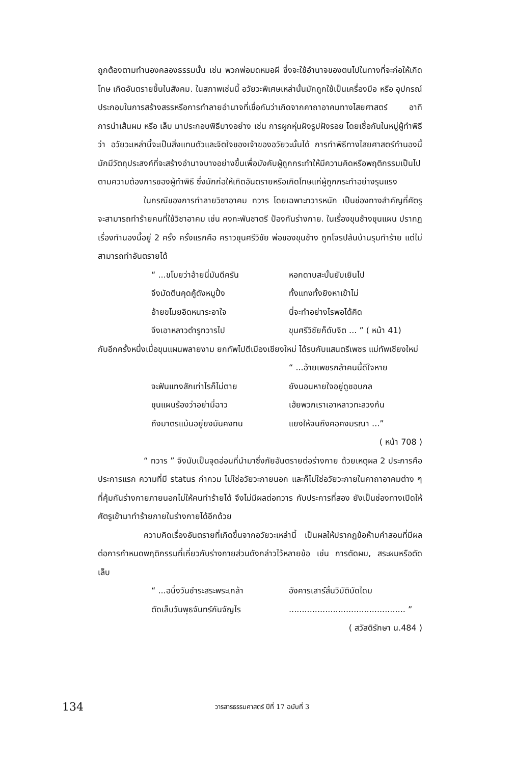ถูกต้องตามทำนองคลองธรรมนั้น เช่น พวกพ่อมดหมอผี ซึ่งจะใช้อำนาจของตนไปในทางที่จะก่อให้เกิดโทษ เกิดอันตรายขึ้นในสังคม. ในสภาพเช่นนี้ อวัยวะพิเศษเหล่านั้นมักถูกใช้เป็นเครื่องมือ หรือ อุปกรณ์ประกอบในการสร้างสรรหรือการทำลายอำนาจที่เชื่อกันว่าเกิดจากคาถาอาคมทางไสยศาสตร์ อาทิการนำเส้นผม หรือ เล็บ มาประกอบพิธีบางอย่าง เช่น การผูกหุ่นฝังรูปฝังรอย โดยเชื่อกันในหมู่ผู้ทำพิธีว่า อวัยวะเหล่านี้จะเป็นสิ่งแทนตัวและจิตใจของเจ้าของอวัยวะนั้นได้ การทำพิธีทางไสยศาสตร์ทำนองนี้ มักมีวัตถุประสงค์ที่จะสร้างอำนาจบางอย่างขึ้นเพื่อบังคับผู้ถูกกระทำให้มีความคิดหรือพฤติกรรมเป็นไปตามความต้องการของผู้ทำพิธี ซึ่งมักก่อให้เกิดอันตรายหรือเกิดโทษแก่ผู้ถูกกระทำอย่างรุนแรง
ในกรณีของการทำลายวิชาอาคม ทวาร โดยเฉพาะทวารหนัก เป็นช่องทางสำคัญที่ศัตรูจะสามารถทำร้ายคนที่ใช้วิชาอาคม เช่น คงกะพันชาตรี ป้องกันร่างกาย. ในเรื่องขุนช้างขุนแผน ปรากฏเรื่องทำนองนี้อยู่ 2 ครั้ง ครั้งแรกคือ คราวขุนศรีวิชัย พ่อของขุนช้าง ถูกโจรปล้นบ้านรุมทำร้าย แต่ไม่สามารถทำอันตรายได้
“ ...ขโมยว่าอ้ายนี่มันดีครัน หอกดาบสะบั้นยับเยินไป จึงมัดตีนคุดคู้ดังหมูปิ้ง ทั้งแทงทั้งยิงหาเข้าไม่ อ้ายขโมยอิดหนาระอาใจ นี่จะทำอย่างไรพอได้คิด จึงเอาหลาวตำรูทวารไป ขุนศรีวิชัยก็ดับจิต ... ” ( หน้า 41)
กับอีกครั้งหนึ่งเมื่อขุนแผนพลายงาม ยกทัพไปตีเมืองเชียงใหม่ ได้รบกับแสนตรีเพชร แม่ทัพเชียงใหม่
“ ...อ้ายเพชรกล้าคนนี้ดีใจหาย จะฟันแทงสักเท่าไรก็ไม่ตาย ยังนอนหายใจอยู่ดูชอบกล ขุนแผนร้องว่าอย่ามี่ฉาว เฮ้ยพวกเราเอาหลาวทะลวงก้น ถึงมาตรแม้นอยู่ยงมันคงทน แยงให้จนถึงคอคงมรณา ...”
( หน้า 708 )
“ ทวาร ” จึงนับเป็นจุดอ่อนที่นำมาซึ่งภัยอันตรายต่อร่างกาย ด้วยเหตุผล 2 ประการคือ ประการแรก ความที่มี status กำกวม ไม่ใช่อวัยวะภายนอก และก็ไม่ใช่อวัยวะภายในคาถาอาคมต่าง ๆ ที่คุ้มกันร่างกายภายนอกไม่ให้คนทำร้ายได้ จึงไม่มีผลต่อทวาร กับประการที่สอง ยังเป็นช่องทางเปิดให้ศัตรูเข้ามาทำร้ายภายในร่างกายได้อีกด้วย
ความคิดเรื่องอันตรายที่เกิดขึ้นจากอวัยวะเหล่านี้ เป็นผลให้ปรากฏข้อห้ามคำสอนที่มีผลต่อการกำหนดพฤติกรรมที่เกี่ยวกับร่างกายส่วนดังกล่าวไว้หลายข้อ เช่น การตัดผม, สระผมหรือตัดเล็บ
“ ...อนึ่งวันชำระสระพระเกล้า อังคารเสาร์สิ้นวิบัติบัดไดม ตัดเล็บวันพุธจันทร์กันจัญไร............................................. ”
( สวัสดิรักษา น.484 )
134 วารสารธรรมศาสตร์ ปีที่ 17 ฉบับที่ 3